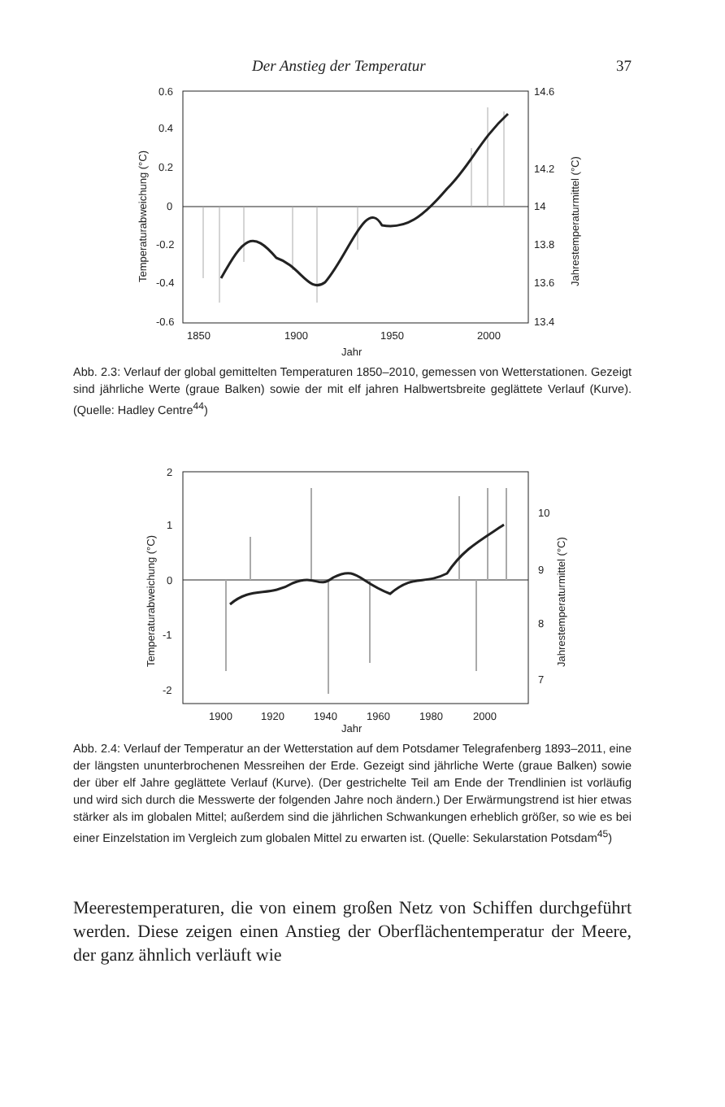Der Anstieg der Temperatur 37
0.6
0.4
0.2
0
-0.2
-0.4
-0.6
14.6
14.2
14
13.8
13.6
13.4
1850
1900
1950
2000
Jahr
Temperaturabweichung (°C)
Jahrestemperaturmittel (°C)
Abb. 2.3: Verlauf der global gemittelten Temperaturen 1850–2010, gemessen von Wetterstationen. Gezeigt sind jährliche Werte (graue Balken) sowie der mit elf jahren Halbwertsbreite geglättete Verlauf (Kurve). (Quelle: Hadley Centre<sup>44</sup>)
2
1
0
-1
-2
10
9
8
7
1900
1920
1940
1960
1980
2000
Jahr
Temperaturabweichung (°C)
Jahrestemperaturmittel (°C)
Abb. 2.4: Verlauf der Temperatur an der Wetterstation auf dem Potsdamer Telegrafenberg 1893–2011, eine der längsten ununterbrochenen Messreihen der Erde. Gezeigt sind jährliche Werte (graue Balken) sowie der über elf Jahre geglättete Verlauf (Kurve). (Der gestrichelte Teil am Ende der Trendlinien ist vorläufig und wird sich durch die Messwerte der folgenden Jahre noch ändern.) Der Erwärmungstrend ist hier etwas stärker als im globalen Mittel; außerdem sind die jährlichen Schwankungen erheblich größer, so wie es bei einer Einzelstation im Vergleich zum globalen Mittel zu erwarten ist. (Quelle: Sekularstation Potsdam<sup>45</sup>)
Meerestemperaturen, die von einem großen Netz von Schiffen durchgeführt werden. Diese zeigen einen Anstieg der Oberflächentemperatur der Meere, der ganz ähnlich verläuft wie